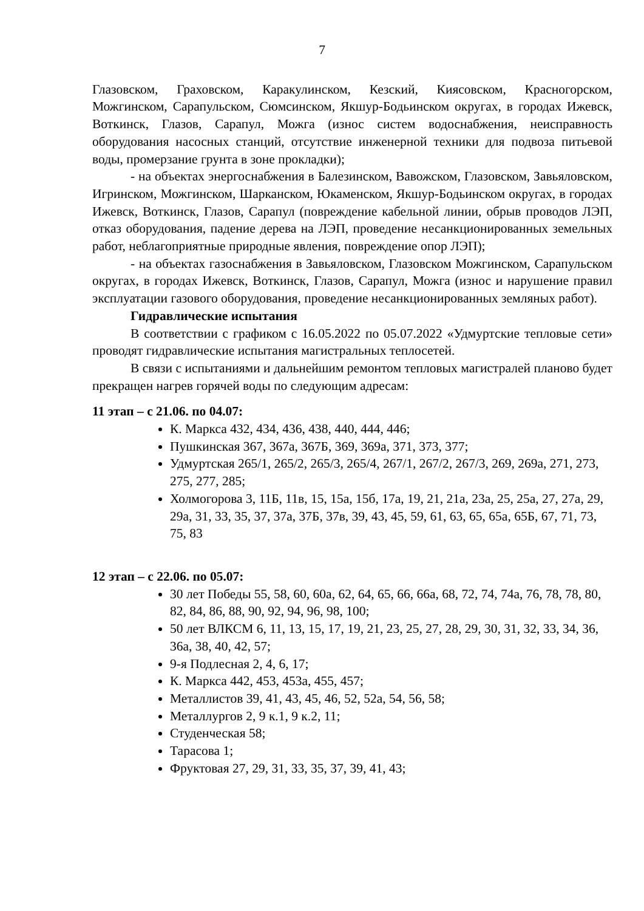7
Глазовском, Граховском, Каракулинском, Кезский, Киясовском, Красногорском, Можгинском, Сарапульском, Сюмсинском, Якшур-Бодьинском округах, в городах Ижевск, Воткинск, Глазов, Сарапул, Можга (износ систем водоснабжения, неисправность оборудования насосных станций, отсутствие инженерной техники для подвоза питьевой воды, промерзание грунта в зоне прокладки);
- на объектах энергоснабжения в Балезинском, Вавожском, Глазовском, Завьяловском, Игринском, Можгинском, Шарканском, Юкаменском, Якшур-Бодьинском округах, в городах Ижевск, Воткинск, Глазов, Сарапул (повреждение кабельной линии, обрыв проводов ЛЭП, отказ оборудования, падение дерева на ЛЭП, проведение несанкционированных земельных работ, неблагоприятные природные явления, повреждение опор ЛЭП);
- на объектах газоснабжения в Завьяловском, Глазовском Можгинском, Сарапульском округах, в городах Ижевск, Воткинск, Глазов, Сарапул, Можга (износ и нарушение правил эксплуатации газового оборудования, проведение несанкционированных земляных работ).
Гидравлические испытания
В соответствии с графиком с 16.05.2022 по 05.07.2022 «Удмуртские тепловые сети» проводят гидравлические испытания магистральных теплосетей.
В связи с испытаниями и дальнейшим ремонтом тепловых магистралей планово будет прекращен нагрев горячей воды по следующим адресам:
11 этап – с 21.06. по 04.07:
К. Маркса 432, 434, 436, 438, 440, 444, 446;
Пушкинская 367, 367а, 367Б, 369, 369а, 371, 373, 377;
Удмуртская 265/1, 265/2, 265/3, 265/4, 267/1, 267/2, 267/3, 269, 269а, 271, 273, 275, 277, 285;
Холмогорова 3, 11Б, 11в, 15, 15а, 15б, 17а, 19, 21, 21а, 23а, 25, 25а, 27, 27а, 29, 29а, 31, 33, 35, 37, 37а, 37Б, 37в, 39, 43, 45, 59, 61, 63, 65, 65а, 65Б, 67, 71, 73, 75, 83
12 этап – с 22.06. по 05.07:
30 лет Победы 55, 58, 60, 60а, 62, 64, 65, 66, 66а, 68, 72, 74, 74а, 76, 78, 78, 80, 82, 84, 86, 88, 90, 92, 94, 96, 98, 100;
50 лет ВЛКСМ 6, 11, 13, 15, 17, 19, 21, 23, 25, 27, 28, 29, 30, 31, 32, 33, 34, 36, 36а, 38, 40, 42, 57;
9-я Подлесная 2, 4, 6, 17;
К. Маркса 442, 453, 453а, 455, 457;
Металлистов 39, 41, 43, 45, 46, 52, 52а, 54, 56, 58;
Металлургов 2, 9 к.1, 9 к.2, 11;
Студенческая 58;
Тарасова 1;
Фруктовая 27, 29, 31, 33, 35, 37, 39, 41, 43;